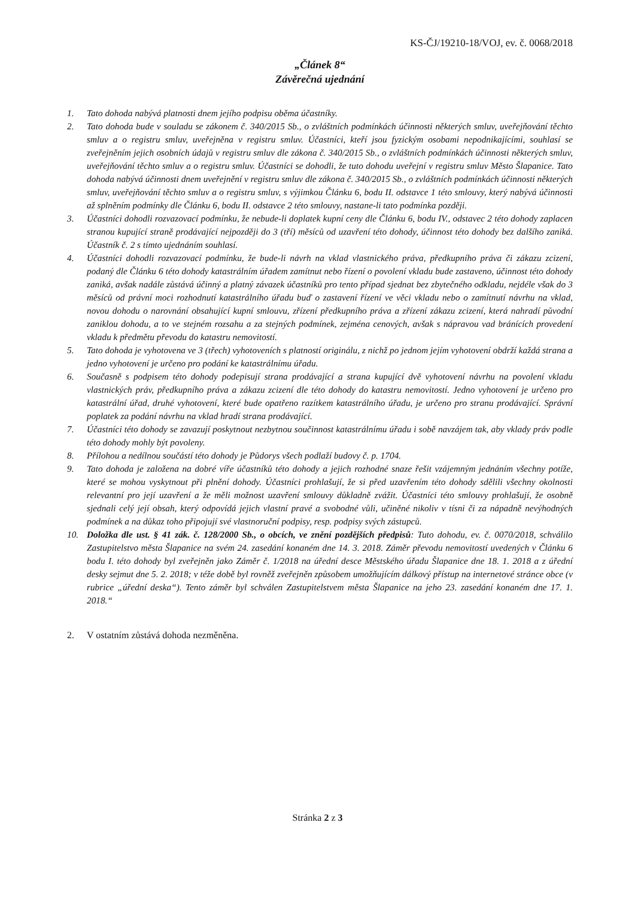KS-ČJ/19210-18/VOJ, ev. č. 0068/2018
„Článek 8“
Závěrečná ujednání
1. Tato dohoda nabývá platnosti dnem jejího podpisu oběma účastníky.
2. Tato dohoda bude v souladu se zákonem č. 340/2015 Sb., o zvláštních podmínkách účinnosti některých smluv, uveřejňování těchto smluv a o registru smluv, uveřejněna v registru smluv. Účastníci, kteří jsou fyzickým osobami nepodnikajícími, souhlasí se zveřejněním jejich osobních údajů v registru smluv dle zákona č. 340/2015 Sb., o zvláštních podmínkách účinnosti některých smluv, uveřejňování těchto smluv a o registru smluv. Účastníci se dohodli, že tuto dohodu uveřejní v registru smluv Město Šlapanice. Tato dohoda nabývá účinnosti dnem uveřejnění v registru smluv dle zákona č. 340/2015 Sb., o zvláštních podmínkách účinnosti některých smluv, uveřejňování těchto smluv a o registru smluv, s výjimkou Článku 6, bodu II. odstavce 1 této smlouvy, který nabývá účinnosti až splněním podmínky dle Článku 6, bodu II. odstavce 2 této smlouvy, nastane-li tato podmínka později.
3. Účastníci dohodli rozvazovací podmínku, že nebude-li doplatek kupní ceny dle Článku 6, bodu IV., odstavec 2 této dohody zaplacen stranou kupující straně prodávající nejpozději do 3 (tří) měsíců od uzavření této dohody, účinnost této dohody bez dalšího zaniká. Účastník č. 2 s tímto ujednáním souhlasí.
4. Účastníci dohodli rozvazovací podmínku, že bude-li návrh na vklad vlastnického práva, předkupního práva či zákazu zcizení, podaný dle Článku 6 této dohody katastrálním úřadem zamítnut nebo řízení o povolení vkladu bude zastaveno, účinnost této dohody zaniká, avšak nadále zůstává účinný a platný závazek účastníků pro tento případ sjednat bez zbytečného odkladu, nejdéle však do 3 měsíců od právní moci rozhodnutí katastrálního úřadu buď o zastavení řízení ve věci vkladu nebo o zamítnutí návrhu na vklad, novou dohodu o narovnání obsahující kupní smlouvu, zřízení předkupního práva a zřízení zákazu zcizení, která nahradí původní zaniklou dohodu, a to ve stejném rozsahu a za stejných podmínek, zejména cenových, avšak s nápravou vad bránících provedení vkladu k předmětu převodu do katastru nemovitostí.
5. Tato dohoda je vyhotovena ve 3 (třech) vyhotoveních s platností originálu, z nichž po jednom jejím vyhotovení obdrží každá strana a jedno vyhotovení je určeno pro podání ke katastrálnímu úřadu.
6. Současně s podpisem této dohody podepisují strana prodávající a strana kupující dvě vyhotovení návrhu na povolení vkladu vlastnických práv, předkupního práva a zákazu zcizení dle této dohody do katastru nemovitostí. Jedno vyhotovení je určeno pro katastrální úřad, druhé vyhotovení, které bude opatřeno razítkem katastrálního úřadu, je určeno pro stranu prodávající. Správní poplatek za podání návrhu na vklad hradí strana prodávající.
7. Účastníci této dohody se zavazují poskytnout nezbytnou součinnost katastrálnímu úřadu i sobě navzájem tak, aby vklady práv podle této dohody mohly být povoleny.
8. Přílohou a nedílnou součástí této dohody je Půdorys všech podlaží budovy č. p. 1704.
9. Tato dohoda je založena na dobré víře účastníků této dohody a jejich rozhodné snaze řešit vzájemným jednáním všechny potíže, které se mohou vyskytnout při plnění dohody. Účastníci prohlašují, že si před uzavřením této dohody sdělili všechny okolnosti relevantní pro její uzavření a že měli možnost uzavření smlouvy důkladně zvážit. Účastníci této smlouvy prohlašují, že osobně sjednali celý její obsah, který odpovídá jejich vlastní pravé a svobodné vůli, učiněné nikoliv v tísni či za nápadně nevýhodných podmínek a na důkaz toho připojují své vlastnoruční podpisy, resp. podpisy svých zástupců.
10. Doložka dle ust. § 41 zák. č. 128/2000 Sb., o obcích, ve znění pozdějších předpisů: Tuto dohodu, ev. č. 0070/2018, schválilo Zastupitelstvo města Šlapanice na svém 24. zasedání konaném dne 14. 3. 2018. Záměr převodu nemovitostí uvedených v Článku 6 bodu I. této dohody byl zveřejněn jako Záměr č. 1/2018 na úřední desce Městského úřadu Šlapanice dne 18. 1. 2018 a z úřední desky sejmut dne 5. 2. 2018; v téže době byl rovněž zveřejněn způsobem umožňujícím dálkový přístup na internetové stránce obce (v rubrice „úřední deska“). Tento záměr byl schválen Zastupitelstvem města Šlapanice na jeho 23. zasedání konaném dne 17. 1. 2018.“
2. V ostatním zůstává dohoda nezměněna.
Stránka 2 z 3